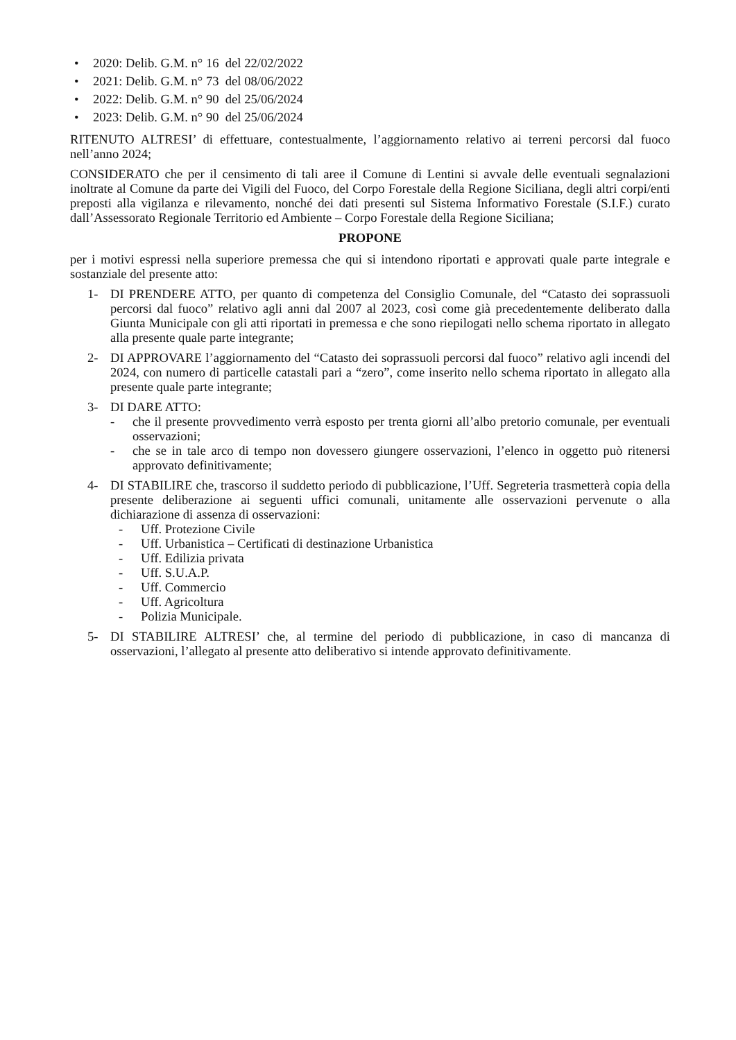• 2020: Delib. G.M. n° 16 del 22/02/2022
• 2021: Delib. G.M. n° 73 del 08/06/2022
• 2022: Delib. G.M. n° 90 del 25/06/2024
• 2023: Delib. G.M. n° 90 del 25/06/2024
RITENUTO ALTRESI’ di effettuare, contestualmente, l’aggiornamento relativo ai terreni percorsi dal fuoco nell’anno 2024;
CONSIDERATO che per il censimento di tali aree il Comune di Lentini si avvale delle eventuali segnalazioni inoltrate al Comune da parte dei Vigili del Fuoco, del Corpo Forestale della Regione Siciliana, degli altri corpi/enti preposti alla vigilanza e rilevamento, nonché dei dati presenti sul Sistema Informativo Forestale (S.I.F.) curato dall’Assessorato Regionale Territorio ed Ambiente – Corpo Forestale della Regione Siciliana;
PROPONE
per i motivi espressi nella superiore premessa che qui si intendono riportati e approvati quale parte integrale e sostanziale del presente atto:
1- DI PRENDERE ATTO, per quanto di competenza del Consiglio Comunale, del “Catasto dei soprassuoli percorsi dal fuoco” relativo agli anni dal 2007 al 2023, così come già precedentemente deliberato dalla Giunta Municipale con gli atti riportati in premessa e che sono riepilogati nello schema riportato in allegato alla presente quale parte integrante;
2- DI APPROVARE l’aggiornamento del “Catasto dei soprassuoli percorsi dal fuoco” relativo agli incendi del 2024, con numero di particelle catastali pari a “zero”, come inserito nello schema riportato in allegato alla presente quale parte integrante;
3- DI DARE ATTO:
- che il presente provvedimento verrà esposto per trenta giorni all’albo pretorio comunale, per eventuali osservazioni;
- che se in tale arco di tempo non dovessero giungere osservazioni, l’elenco in oggetto può ritenersi approvato definitivamente;
4- DI STABILIRE che, trascorso il suddetto periodo di pubblicazione, l’Uff. Segreteria trasmetterà copia della presente deliberazione ai seguenti uffici comunali, unitamente alle osservazioni pervenute o alla dichiarazione di assenza di osservazioni:
- Uff. Protezione Civile
- Uff. Urbanistica – Certificati di destinazione Urbanistica
- Uff. Edilizia privata
- Uff. S.U.A.P.
- Uff. Commercio
- Uff. Agricoltura
- Polizia Municipale.
5- DI STABILIRE ALTRESI’ che, al termine del periodo di pubblicazione, in caso di mancanza di osservazioni, l’allegato al presente atto deliberativo si intende approvato definitivamente.